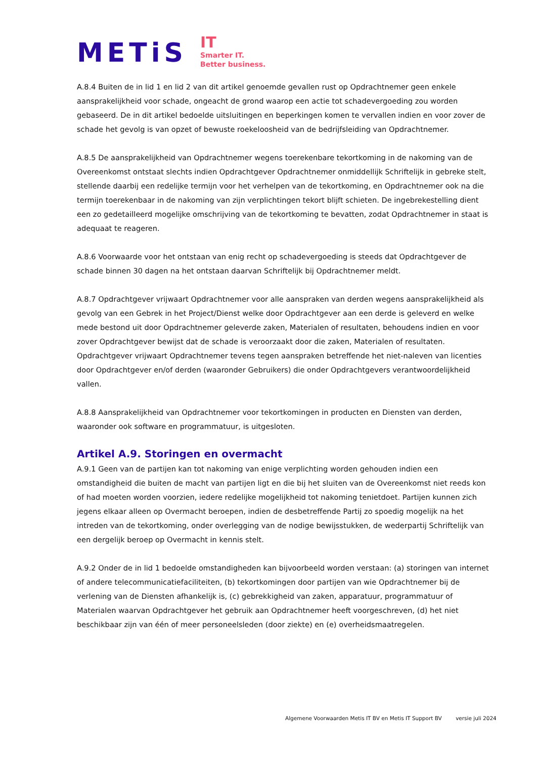METiS
IT
Smarter IT.
Better business.
A.8.4 Buiten de in lid 1 en lid 2 van dit artikel genoemde gevallen rust op Opdrachtnemer geen enkele aansprakelijkheid voor schade, ongeacht de grond waarop een actie tot schadevergoeding zou worden gebaseerd. De in dit artikel bedoelde uitsluitingen en beperkingen komen te vervallen indien en voor zover de schade het gevolg is van opzet of bewuste roekeloosheid van de bedrijfsleiding van Opdrachtnemer.
A.8.5 De aansprakelijkheid van Opdrachtnemer wegens toerekenbare tekortkoming in de nakoming van de Overeenkomst ontstaat slechts indien Opdrachtgever Opdrachtnemer onmiddellijk Schriftelijk in gebreke stelt, stellende daarbij een redelijke termijn voor het verhelpen van de tekortkoming, en Opdrachtnemer ook na die termijn toerekenbaar in de nakoming van zijn verplichtingen tekort blijft schieten. De ingebrekestelling dient een zo gedetailleerd mogelijke omschrijving van de tekortkoming te bevatten, zodat Opdrachtnemer in staat is adequaat te reageren.
A.8.6 Voorwaarde voor het ontstaan van enig recht op schadevergoeding is steeds dat Opdrachtgever de schade binnen 30 dagen na het ontstaan daarvan Schriftelijk bij Opdrachtnemer meldt.
A.8.7 Opdrachtgever vrijwaart Opdrachtnemer voor alle aanspraken van derden wegens aansprakelijkheid als gevolg van een Gebrek in het Project/Dienst welke door Opdrachtgever aan een derde is geleverd en welke mede bestond uit door Opdrachtnemer geleverde zaken, Materialen of resultaten, behoudens indien en voor zover Opdrachtgever bewijst dat de schade is veroorzaakt door die zaken, Materialen of resultaten. Opdrachtgever vrijwaart Opdrachtnemer tevens tegen aanspraken betreffende het niet-naleven van licenties door Opdrachtgever en/of derden (waaronder Gebruikers) die onder Opdrachtgevers verantwoordelijkheid vallen.
A.8.8 Aansprakelijkheid van Opdrachtnemer voor tekortkomingen in producten en Diensten van derden, waaronder ook software en programmatuur, is uitgesloten.
Artikel A.9. Storingen en overmacht
A.9.1 Geen van de partijen kan tot nakoming van enige verplichting worden gehouden indien een omstandigheid die buiten de macht van partijen ligt en die bij het sluiten van de Overeenkomst niet reeds kon of had moeten worden voorzien, iedere redelijke mogelijkheid tot nakoming tenietdoet. Partijen kunnen zich jegens elkaar alleen op Overmacht beroepen, indien de desbetreffende Partij zo spoedig mogelijk na het intreden van de tekortkoming, onder overlegging van de nodige bewijsstukken, de wederpartij Schriftelijk van een dergelijk beroep op Overmacht in kennis stelt.
A.9.2 Onder de in lid 1 bedoelde omstandigheden kan bijvoorbeeld worden verstaan: (a) storingen van internet of andere telecommunicatiefaciliteiten, (b) tekortkomingen door partijen van wie Opdrachtnemer bij de verlening van de Diensten afhankelijk is, (c) gebrekkigheid van zaken, apparatuur, programmatuur of Materialen waarvan Opdrachtgever het gebruik aan Opdrachtnemer heeft voorgeschreven, (d) het niet beschikbaar zijn van één of meer personeelsleden (door ziekte) en (e) overheidsmaatregelen.
Algemene Voorwaarden Metis IT BV en Metis IT Support BV versie juli 2024